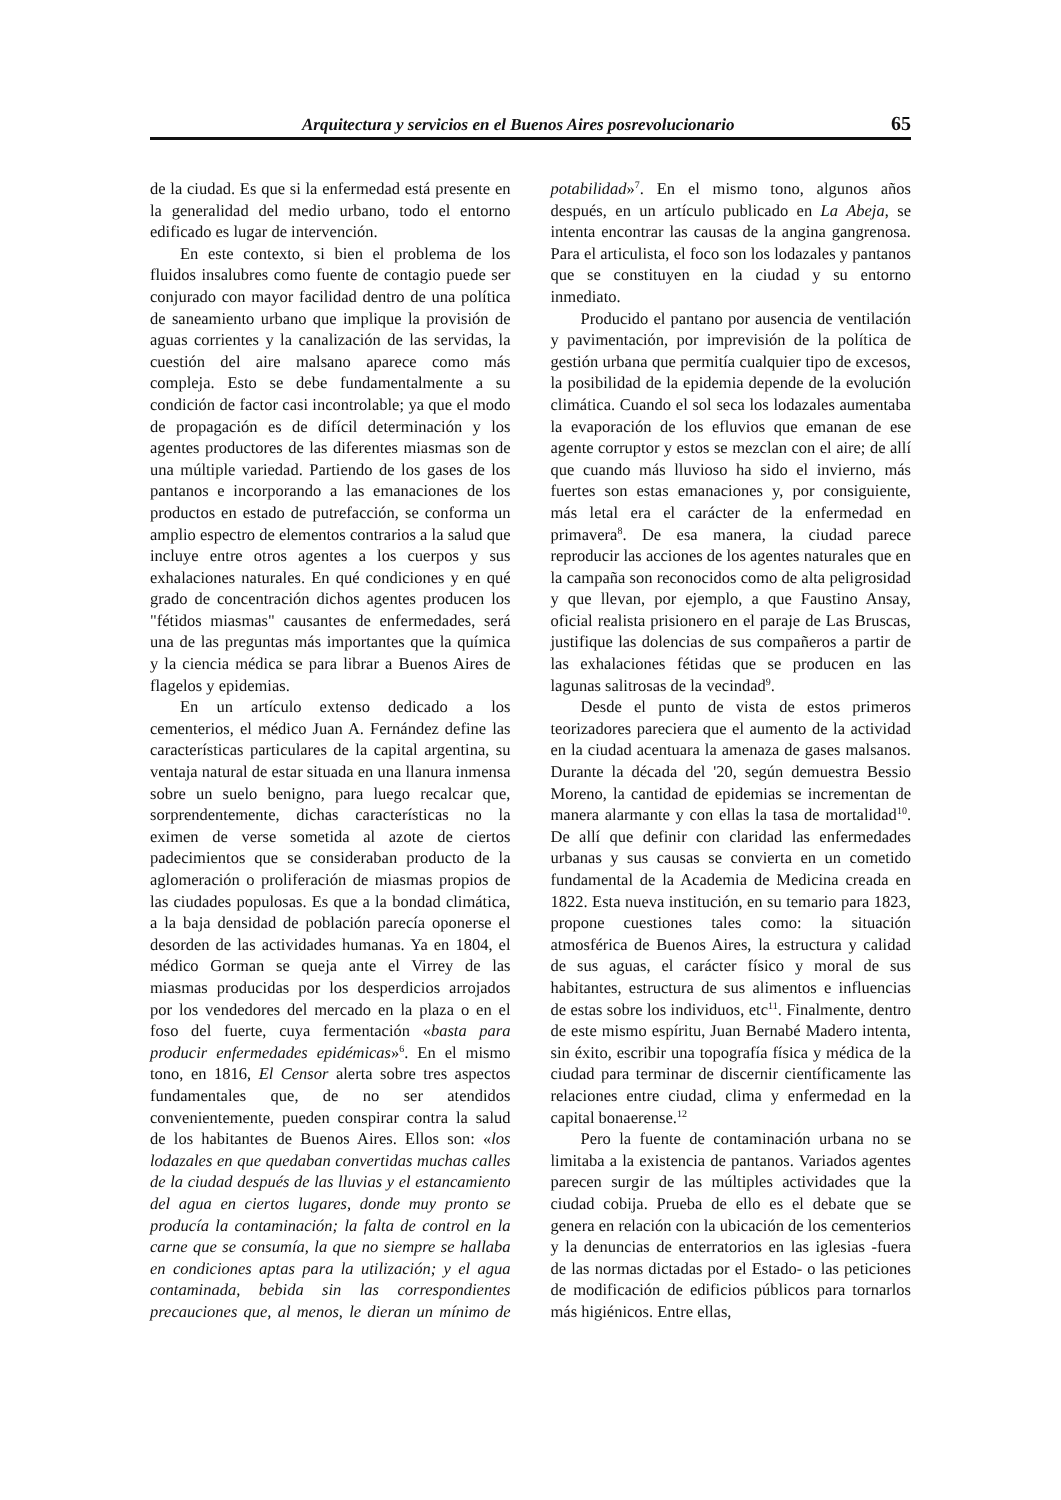Arquitectura y servicios en el Buenos Aires posrevolucionario 65
de la ciudad. Es que si la enfermedad está presente en la generalidad del medio urbano, todo el entorno edificado es lugar de intervención.
En este contexto, si bien el problema de los fluidos insalubres como fuente de contagio puede ser conjurado con mayor facilidad dentro de una política de saneamiento urbano que implique la provisión de aguas corrientes y la canalización de las servidas, la cuestión del aire malsano aparece como más compleja. Esto se debe fundamentalmente a su condición de factor casi incontrolable; ya que el modo de propagación es de difícil determinación y los agentes productores de las diferentes miasmas son de una múltiple variedad. Partiendo de los gases de los pantanos e incorporando a las emanaciones de los productos en estado de putrefacción, se conforma un amplio espectro de elementos contrarios a la salud que incluye entre otros agentes a los cuerpos y sus exhalaciones naturales. En qué condiciones y en qué grado de concentración dichos agentes producen los "fétidos miasmas" causantes de enfermedades, será una de las preguntas más importantes que la química y la ciencia médica se para librar a Buenos Aires de flagelos y epidemias.
En un artículo extenso dedicado a los cementerios, el médico Juan A. Fernández define las características particulares de la capital argentina, su ventaja natural de estar situada en una llanura inmensa sobre un suelo benigno, para luego recalcar que, sorprendentemente, dichas características no la eximen de verse sometida al azote de ciertos padecimientos que se consideraban producto de la aglomeración o proliferación de miasmas propios de las ciudades populosas. Es que a la bondad climática, a la baja densidad de población parecía oponerse el desorden de las actividades humanas. Ya en 1804, el médico Gorman se queja ante el Virrey de las miasmas producidas por los desperdicios arrojados por los vendedores del mercado en la plaza o en el foso del fuerte, cuya fermentación «basta para producir enfermedades epidémicas»<sup>6</sup>. En el mismo tono, en 1816, El Censor alerta sobre tres aspectos fundamentales que, de no ser atendidos convenientemente, pueden conspirar contra la salud de los habitantes de Buenos Aires. Ellos son: «los lodazales en que quedaban convertidas muchas calles de la ciudad después de las lluvias y el estancamiento del agua en ciertos lugares, donde muy pronto se producía la contaminación; la falta de control en la carne que se consumía, la que no siempre se hallaba en condiciones aptas para la utilización; y el agua contaminada, bebida sin las correspondientes precauciones que, al menos, le dieran un mínimo de potabilidad»<sup>7</sup>. En el mismo tono, algunos años después, en un artículo publicado en La Abeja, se intenta encontrar las causas de la angina gangrenosa. Para el articulista, el foco son los lodazales y pantanos que se constituyen en la ciudad y su entorno inmediato.
Producido el pantano por ausencia de ventilación y pavimentación, por imprevisión de la política de gestión urbana que permitía cualquier tipo de excesos, la posibilidad de la epidemia depende de la evolución climática. Cuando el sol seca los lodazales aumentaba la evaporación de los efluvios que emanan de ese agente corruptor y estos se mezclan con el aire; de allí que cuando más lluvioso ha sido el invierno, más fuertes son estas emanaciones y, por consiguiente, más letal era el carácter de la enfermedad en primavera<sup>8</sup>. De esa manera, la ciudad parece reproducir las acciones de los agentes naturales que en la campaña son reconocidos como de alta peligrosidad y que llevan, por ejemplo, a que Faustino Ansay, oficial realista prisionero en el paraje de Las Bruscas, justifique las dolencias de sus compañeros a partir de las exhalaciones fétidas que se producen en las lagunas salitrosas de la vecindad<sup>9</sup>.
Desde el punto de vista de estos primeros teorizadores pareciera que el aumento de la actividad en la ciudad acentuara la amenaza de gases malsanos. Durante la década del '20, según demuestra Bessio Moreno, la cantidad de epidemias se incrementan de manera alarmante y con ellas la tasa de mortalidad<sup>10</sup>. De allí que definir con claridad las enfermedades urbanas y sus causas se convierta en un cometido fundamental de la Academia de Medicina creada en 1822. Esta nueva institución, en su temario para 1823, propone cuestiones tales como: la situación atmosférica de Buenos Aires, la estructura y calidad de sus aguas, el carácter físico y moral de sus habitantes, estructura de sus alimentos e influencias de estas sobre los individuos, etc<sup>11</sup>. Finalmente, dentro de este mismo espíritu, Juan Bernabé Madero intenta, sin éxito, escribir una topografía física y médica de la ciudad para terminar de discernir científicamente las relaciones entre ciudad, clima y enfermedad en la capital bonaerense.<sup>12</sup>
Pero la fuente de contaminación urbana no se limitaba a la existencia de pantanos. Variados agentes parecen surgir de las múltiples actividades que la ciudad cobija. Prueba de ello es el debate que se genera en relación con la ubicación de los cementerios y la denuncias de enterratorios en las iglesias -fuera de las normas dictadas por el Estado- o las peticiones de modificación de edificios públicos para tornarlos más higiénicos. Entre ellas,